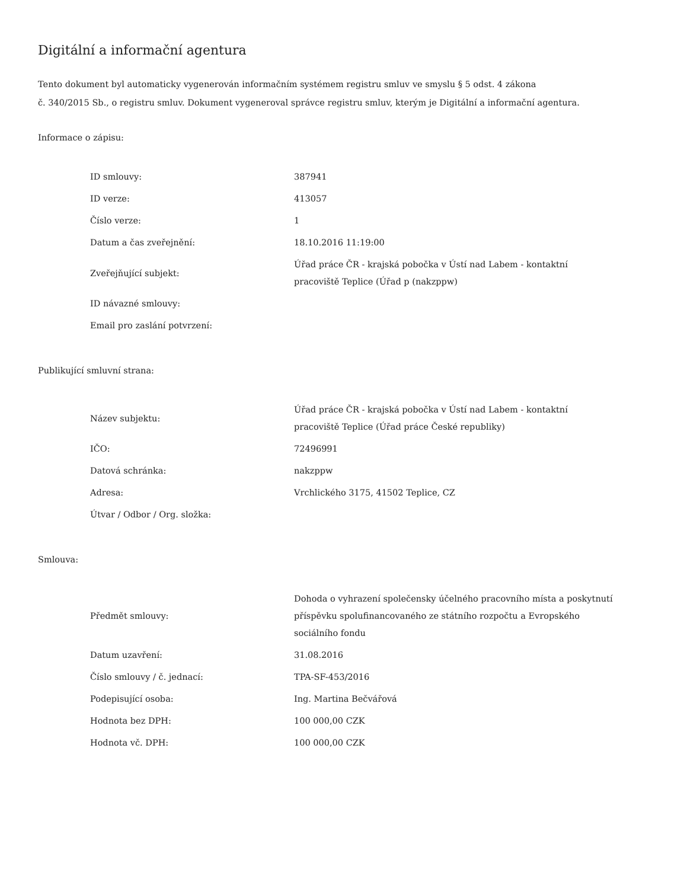Digitální a informační agentura
Tento dokument byl automaticky vygenerován informačním systémem registru smluv ve smyslu § 5 odst. 4 zákona
č. 340/2015 Sb., o registru smluv. Dokument vygeneroval správce registru smluv, kterým je Digitální a informační agentura.
Informace o zápisu:
| ID smlouvy: | 387941 |
| ID verze: | 413057 |
| Číslo verze: | 1 |
| Datum a čas zveřejnění: | 18.10.2016 11:19:00 |
| Zveřejňující subjekt: | Úřad práce ČR - krajská pobočka v Ústí nad Labem - kontaktní pracoviště Teplice (Úřad p (nakzppw) |
| ID návazné smlouvy: | |
| Email pro zaslání potvrzení: | |
Publikující smluvní strana:
| Název subjektu: | Úřad práce ČR - krajská pobočka v Ústí nad Labem - kontaktní pracoviště Teplice (Úřad práce České republiky) |
| IČO: | 72496991 |
| Datová schránka: | nakzppw |
| Adresa: | Vrchlického 3175, 41502 Teplice, CZ |
| Útvar / Odbor / Org. složka: | |
Smlouva:
| Předmět smlouvy: | Dohoda o vyhrazení společensky účelného pracovního místa a poskytnutí příspěvku spolufinancovaného ze státního rozpočtu a Evropského sociálního fondu |
| Datum uzavření: | 31.08.2016 |
| Číslo smlouvy / č. jednací: | TPA-SF-453/2016 |
| Podepisující osoba: | Ing. Martina Bečvářová |
| Hodnota bez DPH: | 100 000,00 CZK |
| Hodnota vč. DPH: | 100 000,00 CZK |